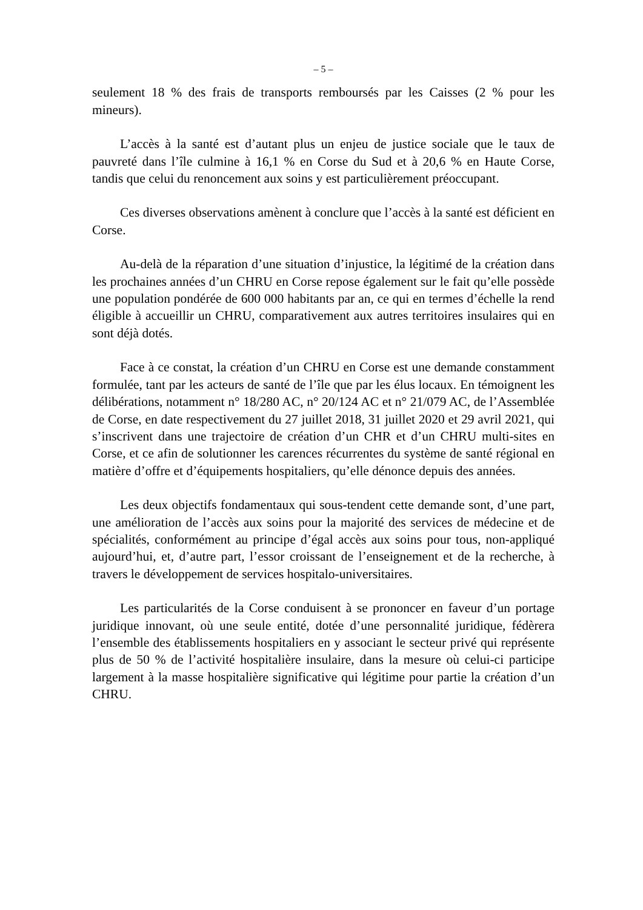– 5 –
seulement 18 % des frais de transports remboursés par les Caisses (2 % pour les mineurs).
L’accès à la santé est d’autant plus un enjeu de justice sociale que le taux de pauvreté dans l’île culmine à 16,1 % en Corse du Sud et à 20,6 % en Haute Corse, tandis que celui du renoncement aux soins y est particulièrement préoccupant.
Ces diverses observations amènent à conclure que l’accès à la santé est déficient en Corse.
Au-delà de la réparation d’une situation d’injustice, la légitimé de la création dans les prochaines années d’un CHRU en Corse repose également sur le fait qu’elle possède une population pondérée de 600 000 habitants par an, ce qui en termes d’échelle la rend éligible à accueillir un CHRU, comparativement aux autres territoires insulaires qui en sont déjà dotés.
Face à ce constat, la création d’un CHRU en Corse est une demande constamment formulée, tant par les acteurs de santé de l’île que par les élus locaux. En témoignent les délibérations, notamment n° 18/280 AC, n° 20/124 AC et n° 21/079 AC, de l’Assemblée de Corse, en date respectivement du 27 juillet 2018, 31 juillet 2020 et 29 avril 2021, qui s’inscrivent dans une trajectoire de création d’un CHR et d’un CHRU multi-sites en Corse, et ce afin de solutionner les carences récurrentes du système de santé régional en matière d’offre et d’équipements hospitaliers, qu’elle dénonce depuis des années.
Les deux objectifs fondamentaux qui sous-tendent cette demande sont, d’une part, une amélioration de l’accès aux soins pour la majorité des services de médecine et de spécialités, conformément au principe d’égal accès aux soins pour tous, non-appliqué aujourd’hui, et, d’autre part, l’essor croissant de l’enseignement et de la recherche, à travers le développement de services hospitalo-universitaires.
Les particularités de la Corse conduisent à se prononcer en faveur d’un portage juridique innovant, où une seule entité, dotée d’une personnalité juridique, fédèrera l’ensemble des établissements hospitaliers en y associant le secteur privé qui représente plus de 50 % de l’activité hospitalière insulaire, dans la mesure où celui-ci participe largement à la masse hospitalière significative qui légitime pour partie la création d’un CHRU.